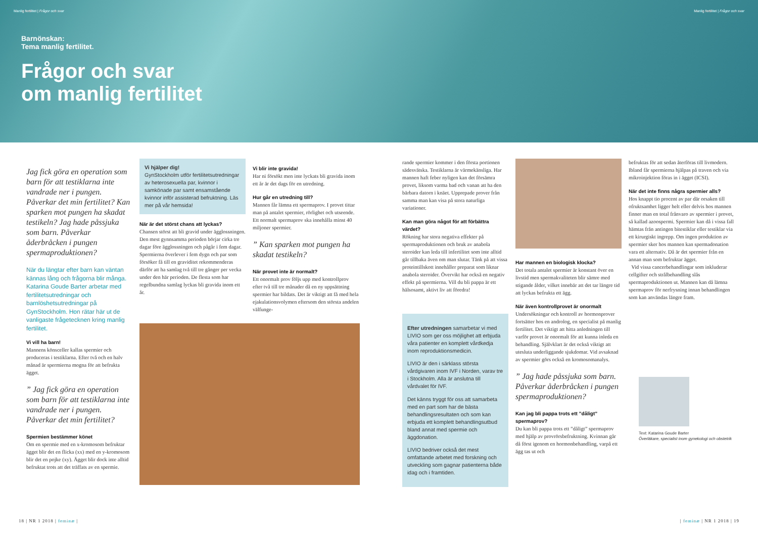Manlig fertilitet | Frågor och svar
Manlig fertilitet | Frågor och svar
Barnönskan:
Tema manlig fertilitet.
Frågor och svar
om manlig fertilitet
Jag fick göra en operation som barn för att testiklarna inte vandrade ner i pungen. Påverkar det min fertilitet? Kan sparken mot pungen ha skadat testikeln? Jag hade påssjuka som barn. Påverkar åderbråcken i pungen spermaproduktionen?
När du längtar efter barn kan väntan kännas lång och frågorna blir många. Katarina Goude Barter arbetar med fertilitetsutredningar och barnlöshetsutredningar på GynStockholm. Hon rätar här ut de vanligaste frågetecknen kring manlig fertilitet.
Vi vill ha barn!
Mannens könsceller kallas spermier och produceras i testiklarna. Efter två och en halv månad är spermierna mogna för att befrukta ägget.
” Jag fick göra en operation som barn för att testiklarna inte vandrade ner i pungen. Påverkar det min fertilitet?
Spermien bestämmer könet
Om en spermie med en x-kromosom befruktar ägget blir det en flicka (xx) med en y-kromosom blir det en pojke (xy). Ägget blir dock inte alltid befruktat trots att det träffats av en spermie.
Vi hjälper dig!
GynStockholm utför fertilitetsutredningar av heterosexuella par, kvinnor i samkönade par samt ensamstående kvinnor inför assisterad befruktning. Läs mer på vår hemsida!
När är det störst chans att lyckas?
Chansen störst att bli gravid under ägglossningen. Den mest gynnsamma perioden börjar cirka tre dagar före ägglossningen och pågår i fem dagar. Spermierna överlever i fem dygn och par som försöker få till en graviditet rekommenderas därför att ha samlag två till tre gånger per vecka under den här perioden. De flesta som har regelbundna samlag lyckas bli gravida inom ett år.
Vi blir inte gravida!
Har ni försökt men inte lyckats bli gravida inom ett år är det dags för en utredning.
Hur går en utredning till?
Mannen får lämna ett spermaprov. I provet tittar man på antalet spermier, rörlighet och utseende. Ett normalt spermaprov ska innehålla minst 40 miljoner spermier.
” Kan sparken mot pungen ha skadat testikeln?
När provet inte är normalt?
Ett onormalt prov följs upp med kontrollprov efter två till tre månader då en ny uppsättning spermier har bildats. Det är viktigt att få med hela ejakulationsvolymen eftersom den största andelen välfunge-
rande spermier kommer i den första portionen sädesvätska. Testiklarna är värmekänsliga. Har mannen haft feber nyligen kan det försämra provet, liksom varma bad och vanan att ha den bärbara datorn i knäet. Upprepade prover från samma man kan visa på stora naturliga variationer.
Kan man göra något för att förbättra värdet?
Rökning har stora negativa effekter på spermaproduktionen och bruk av anabola steroider kan leda till infertilitet som inte alltid går tillbaka även om man slutar. Tänk på att vissa proteintillskott innehåller preparat som liknar anabola steroider. Övervikt har också en negativ effekt på spermierna. Vill du bli pappa är ett hälsosamt, aktivt liv att föredra!
Efter utredningen samarbetar vi med LIVIO som ger oss möjlighet att erbjuda våra patienter en komplett vårdkedja inom reproduktionsmedicin.
LIVIO är den i särklass största vårdgivaren inom IVF i Norden, varav tre i Stockholm. Alla är anslutna till vårdvalet för IVF.
Det känns tryggt för oss att samarbeta med en part som har de bästa behandlingsresultaten och som kan erbjuda ett komplett behandlingsutbud bland annat med spermie och äggdonation.
LIVIO bedriver också det mest omfattande arbetet med forskning och utveckling som gagnar patienterna både idag och i framtiden.
Har mannen en biologisk klocka?
Det totala antalet spermier är konstant över en livstid men spermakvaliteten blir sämre med stigande ålder, vilket innebär att det tar längre tid att lyckas befrukta ett ägg.
När även kontrollprovet är onormalt
Undersökningar och kontroll av hormonprover fortsätter hos en androlog, en specialist på manlig fertilitet. Det viktigt att hitta anledningen till varför provet är onormalt för att kunna inleda en behandling. Självklart är det också viktigt att utesluta underliggande sjukdomar. Vid avsaknad av spermier görs också en kromosomanalys.
” Jag hade påssjuka som barn. Påverkar åderbråcken i pungen spermaproduktionen?
Kan jag bli pappa trots ett ”dåligt” spermaprov?
Du kan bli pappa trots ett ”dåligt” spermaprov med hjälp av provrörsbefruktning. Kvinnan går då först igenom en hormonbehandling, varpå ett ägg tas ut och
befruktas för att sedan återföras till livmodern. Ibland får spermierna hjälpas på traven och via mikroinjektion föras in i ägget (ICSI).
När det inte finns några spermier alls?
Hos knappt tio procent av par där orsaken till ofruktsamhet ligger helt eller delvis hos mannen finner man en total frånvaro av spermier i provet, så kallad azoospermi. Spermier kan då i vissa fall hämtas från antingen bitestiklar eller testiklar via ett kirurgiskt ingrepp. Om ingen produktion av spermier sker hos mannen kan spermadonation vara ett alternativ. Då är det spermier från en annan man som befruktar ägget.
Vid vissa cancerbehandlingar som inkluderar cellgifter och strålbehandling slås spermaproduktionen ut. Mannen kan då lämna spermaprov för nerfrysning innan behandlingen som kan användas längre fram.
Text: Katarina Goude Barter
Överläkare, specialist inom gynekologi och obstetrik
18 | NR 1 2018 | feminæ | | feminæ | NR 1 2018 | 19